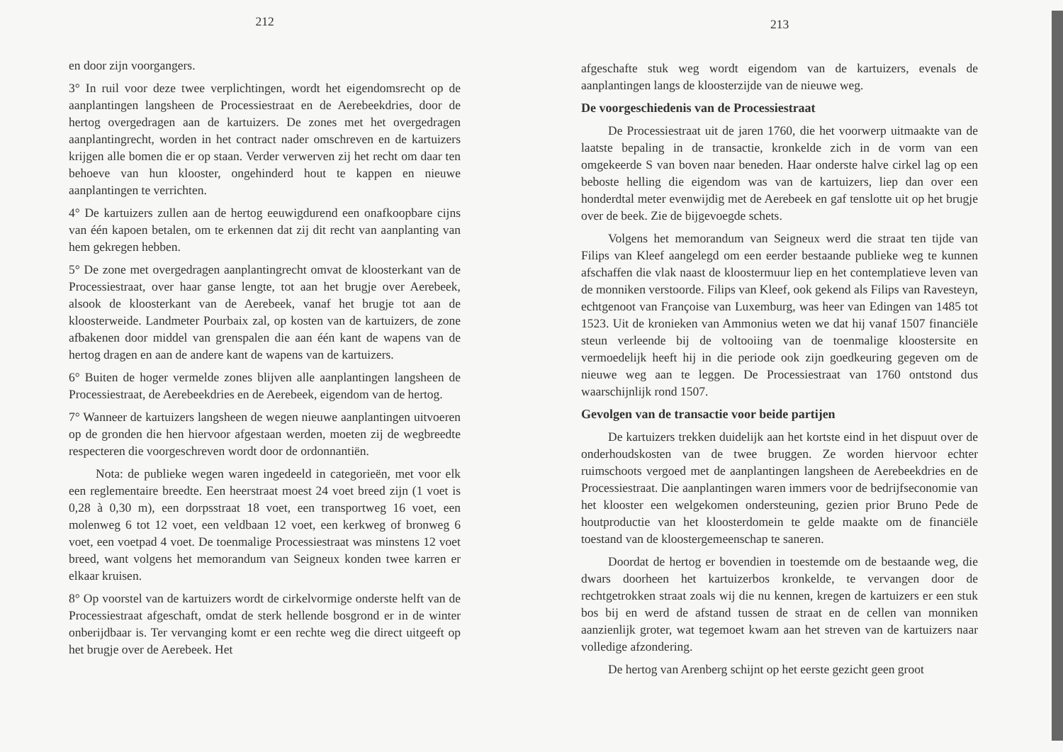212
en door zijn voorgangers.
3° In ruil voor deze twee verplichtingen, wordt het eigendomsrecht op de aanplantingen langsheen de Processiestraat en de Aerebeekdries, door de hertog overgedragen aan de kartuizers. De zones met het overgedragen aanplantingrecht, worden in het contract nader omschreven en de kartuizers krijgen alle bomen die er op staan. Verder verwerven zij het recht om daar ten behoeve van hun klooster, ongehinderd hout te kappen en nieuwe aanplantingen te verrichten.
4° De kartuizers zullen aan de hertog eeuwigdurend een onafkoopbare cijns van één kapoen betalen, om te erkennen dat zij dit recht van aanplanting van hem gekregen hebben.
5° De zone met overgedragen aanplantingrecht omvat de kloosterkant van de Processiestraat, over haar ganse lengte, tot aan het brugje over Aerebeek, alsook de kloosterkant van de Aerebeek, vanaf het brugje tot aan de kloosterweide. Landmeter Pourbaix zal, op kosten van de kartuizers, de zone afbakenen door middel van grenspalen die aan één kant de wapens van de hertog dragen en aan de andere kant de wapens van de kartuizers.
6° Buiten de hoger vermelde zones blijven alle aanplantingen langsheen de Processiestraat, de Aerebeekdries en de Aerebeek, eigendom van de hertog.
7° Wanneer de kartuizers langsheen de wegen nieuwe aanplantingen uitvoeren op de gronden die hen hiervoor afgestaan werden, moeten zij de wegbreedte respecteren die voorgeschreven wordt door de ordonnantiën.
Nota: de publieke wegen waren ingedeeld in categorieën, met voor elk een reglementaire breedte. Een heerstraat moest 24 voet breed zijn (1 voet is 0,28 à 0,30 m), een dorpsstraat 18 voet, een transportweg 16 voet, een molenweg 6 tot 12 voet, een veldbaan 12 voet, een kerkweg of bronweg 6 voet, een voetpad 4 voet. De toenmalige Processiestraat was minstens 12 voet breed, want volgens het memorandum van Seigneux konden twee karren er elkaar kruisen.
8° Op voorstel van de kartuizers wordt de cirkelvormige onderste helft van de Processiestraat afgeschaft, omdat de sterk hellende bosgrond er in de winter onberijdbaar is. Ter vervanging komt er een rechte weg die direct uitgeeft op het brugje over de Aerebeek. Het
213
afgeschafte stuk weg wordt eigendom van de kartuizers, evenals de aanplantingen langs de kloosterzijde van de nieuwe weg.
De voorgeschiedenis van de Processiestraat
De Processiestraat uit de jaren 1760, die het voorwerp uitmaakte van de laatste bepaling in de transactie, kronkelde zich in de vorm van een omgekeerde S van boven naar beneden. Haar onderste halve cirkel lag op een beboste helling die eigendom was van de kartuizers, liep dan over een honderdtal meter evenwijdig met de Aerebeek en gaf tenslotte uit op het brugje over de beek. Zie de bijgevoegde schets.
Volgens het memorandum van Seigneux werd die straat ten tijde van Filips van Kleef aangelegd om een eerder bestaande publieke weg te kunnen afschaffen die vlak naast de kloostermuur liep en het contemplatieve leven van de monniken verstoorde. Filips van Kleef, ook gekend als Filips van Ravesteyn, echtgenoot van Françoise van Luxemburg, was heer van Edingen van 1485 tot 1523. Uit de kronieken van Ammonius weten we dat hij vanaf 1507 financiële steun verleende bij de voltooiing van de toenmalige kloostersite en vermoedelijk heeft hij in die periode ook zijn goedkeuring gegeven om de nieuwe weg aan te leggen. De Processiestraat van 1760 ontstond dus waarschijnlijk rond 1507.
Gevolgen van de transactie voor beide partijen
De kartuizers trekken duidelijk aan het kortste eind in het dispuut over de onderhoudskosten van de twee bruggen. Ze worden hiervoor echter ruimschoots vergoed met de aanplantingen langsheen de Aerebeekdries en de Processiestraat. Die aanplantingen waren immers voor de bedrijfseconomie van het klooster een welgekomen ondersteuning, gezien prior Bruno Pede de houtproductie van het kloosterdomein te gelde maakte om de financiële toestand van de kloostergemeenschap te saneren.
Doordat de hertog er bovendien in toestemde om de bestaande weg, die dwars doorheen het kartuizerbos kronkelde, te vervangen door de rechtgetrokken straat zoals wij die nu kennen, kregen de kartuizers er een stuk bos bij en werd de afstand tussen de straat en de cellen van monniken aanzienlijk groter, wat tegemoet kwam aan het streven van de kartuizers naar volledige afzondering.
De hertog van Arenberg schijnt op het eerste gezicht geen groot